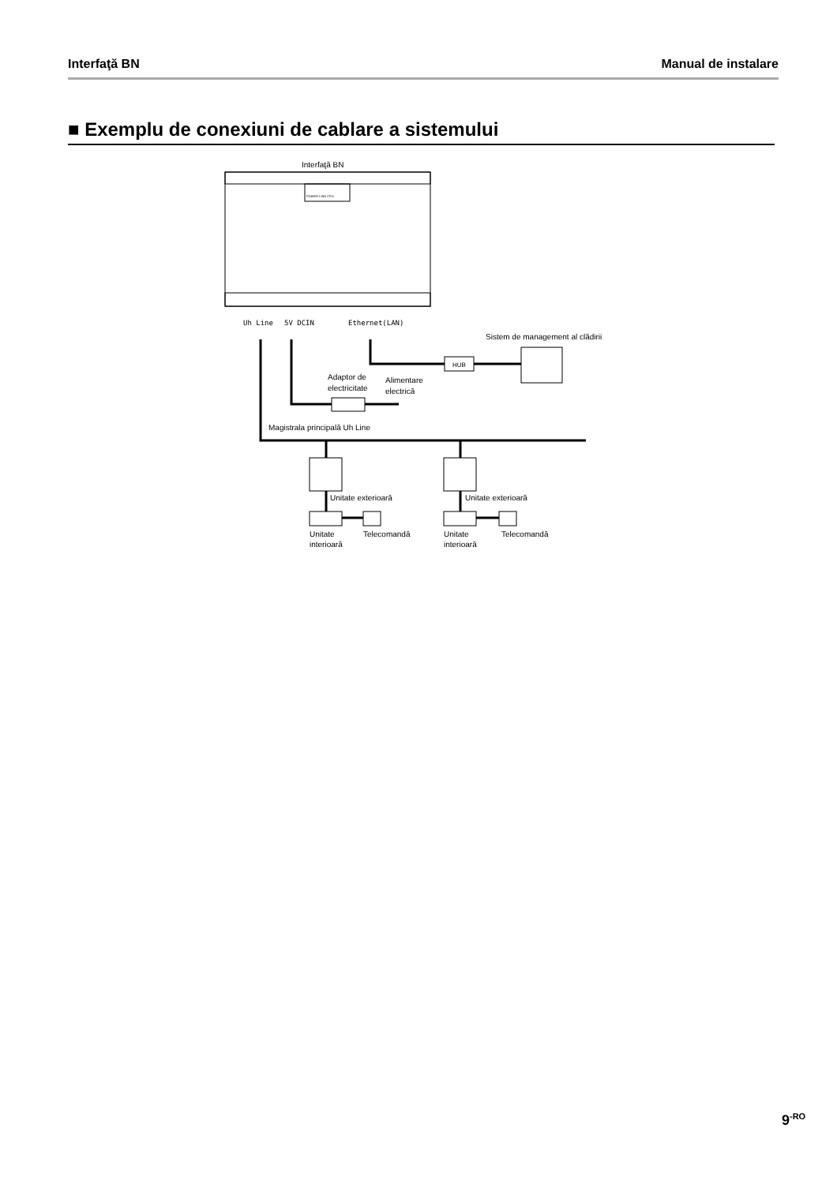Interfaţă BN Manual de instalare
■ Exemplu de conexiuni de cablare a sistemului
Interfaţă BN
POWER LINK CPU
Uh Line
5V DCIN
Ethernet(LAN)
Sistem de management al clădirii
HUB
Adaptor de
electricitate
Alimentare
electrică
Magistrala principală Uh Line
Unitate exterioară
Unitate exterioară
Unitate
interioară
Telecomandă
Unitate
interioară
Telecomandă
9<sup>-RO</sup>